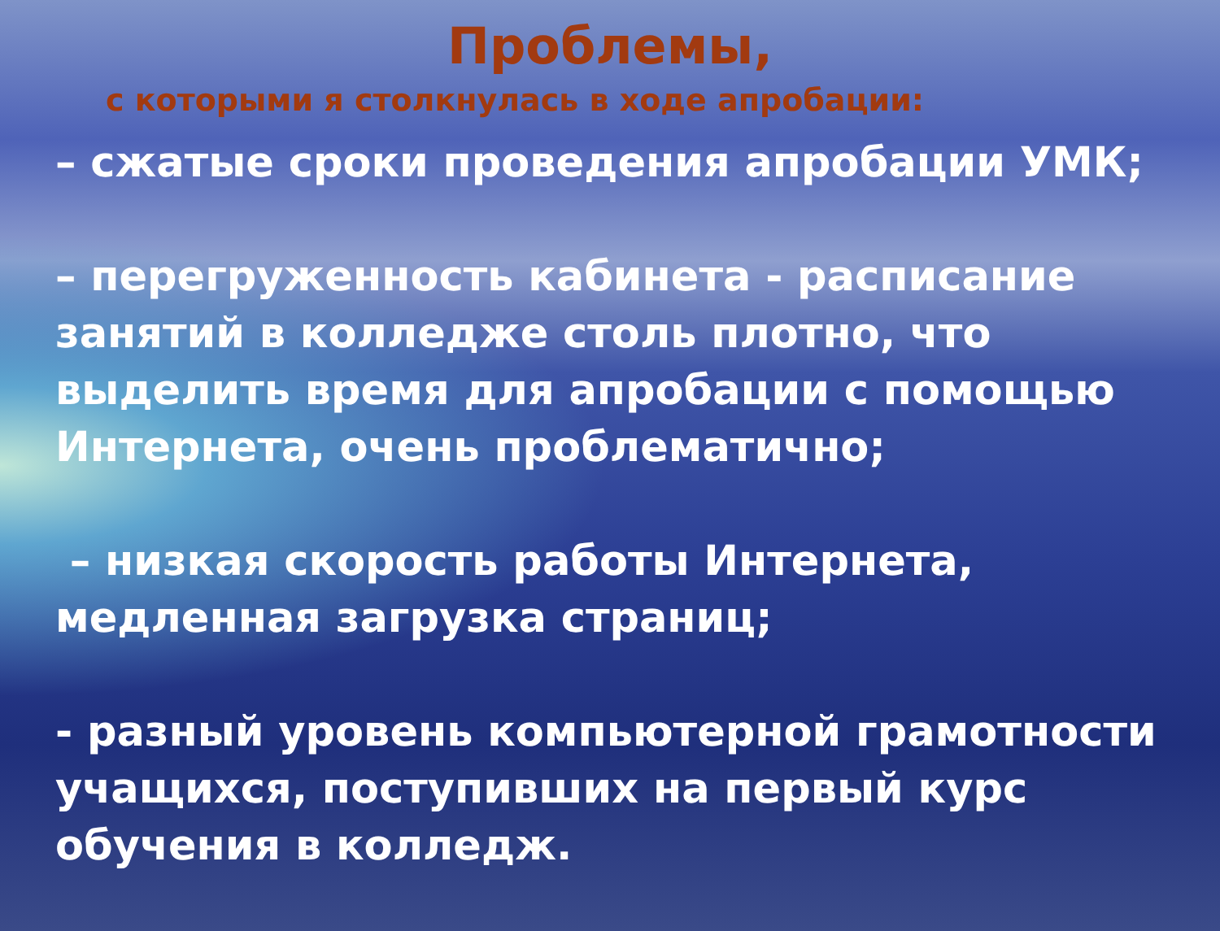Проблемы,
с которыми я столкнулась в ходе апробации:
– сжатые сроки проведения апробации УМК;
– перегруженность кабинета - расписание занятий в колледже столь плотно, что выделить время для апробации с помощью Интернета, очень проблематично;
– низкая скорость работы Интернета, медленная загрузка страниц;
- разный уровень компьютерной грамотности учащихся, поступивших на первый курс обучения в колледж.